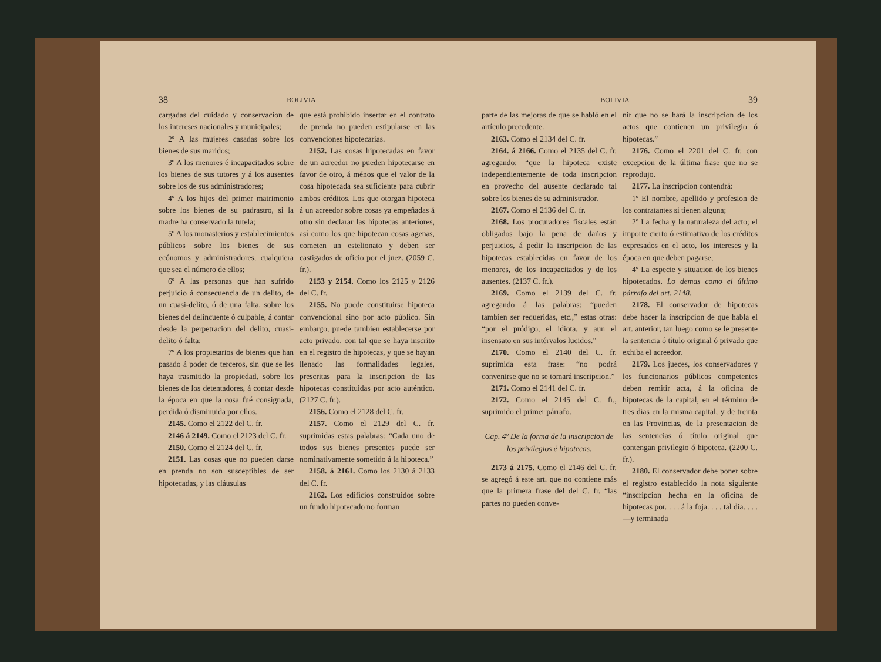38 BOLIVIA
cargadas del cuidado y conservacion de los intereses nacionales y municipales;
2º A las mujeres casadas sobre los bienes de sus maridos;
3º A los menores é incapacitados sobre los bienes de sus tutores y á los ausentes sobre los de sus administradores;
4º A los hijos del primer matrimonio sobre los bienes de su padrastro, si la madre ha conservado la tutela;
5º A los monasterios y establecimientos públicos sobre los bienes de sus ecónomos y administradores, cualquiera que sea el número de ellos;
6º A las personas que han sufrido perjuicio á consecuencia de un delito, de un cuasi-delito, ó de una falta, sobre los bienes del delincuente ó culpable, á contar desde la perpetracion del delito, cuasi-delito ó falta;
7º A los propietarios de bienes que han pasado á poder de terceros, sin que se les haya trasmitido la propiedad, sobre los bienes de los detentadores, á contar desde la época en que la cosa fué consignada, perdida ó disminuida por ellos.
2145. Como el 2122 del C. fr.
2146 á 2149. Como el 2123 del C. fr.
2150. Como el 2124 del C. fr.
2151. Las cosas que no pueden darse en prenda no son susceptibles de ser hipotecadas, y las cláusulas
que está prohibido insertar en el contrato de prenda no pueden estipularse en las convenciones hipotecarias.
2152. Las cosas hipotecadas en favor de un acreedor no pueden hipotecarse en favor de otro, á ménos que el valor de la cosa hipotecada sea suficiente para cubrir ambos créditos. Los que otorgan hipoteca á un acreedor sobre cosas ya empeñadas á otro sin declarar las hipotecas anteriores, así como los que hipotecan cosas agenas, cometen un estelionato y deben ser castigados de oficio por el juez. (2059 C. fr.).
2153 y 2154. Como los 2125 y 2126 del C. fr.
2155. No puede constituirse hipoteca convencional sino por acto público. Sin embargo, puede tambien establecerse por acto privado, con tal que se haya inscrito en el registro de hipotecas, y que se hayan llenado las formalidades legales, prescritas para la inscripcion de las hipotecas constituidas por acto auténtico. (2127 C. fr.).
2156. Como el 2128 del C. fr.
2157. Como el 2129 del C. fr. suprimidas estas palabras: “Cada uno de todos sus bienes presentes puede ser nominativamente sometido á la hipoteca.”
2158. á 2161. Como los 2130 á 2133 del C. fr.
2162. Los edificios construidos sobre un fundo hipotecado no forman
BOLIVIA 39
parte de las mejoras de que se habló en el artículo precedente.
2163. Como el 2134 del C. fr.
2164. á 2166. Como el 2135 del C. fr. agregando: “que la hipoteca existe independientemente de toda inscripcion en provecho del ausente declarado tal sobre los bienes de su administrador.
2167. Como el 2136 del C. fr.
2168. Los procuradores fiscales están obligados bajo la pena de daños y perjuicios, á pedir la inscripcion de las hipotecas establecidas en favor de los menores, de los incapacitados y de los ausentes. (2137 C. fr.).
2169. Como el 2139 del C. fr. agregando á las palabras: “pueden tambien ser requeridas, etc.,” estas otras: “por el pródigo, el idiota, y aun el insensato en sus intérvalos lucidos.”
2170. Como el 2140 del C. fr. suprimida esta frase: “no podrá convenirse que no se tomará inscripcion.”
2171. Como el 2141 del C. fr.
2172. Como el 2145 del C. fr., suprimido el primer párrafo.
Cap. 4º De la forma de la inscripcion de los privilegios é hipotecas.
2173 á 2175. Como el 2146 del C. fr. se agregó á este art. que no contiene más que la primera frase del del C. fr. “las partes no pueden conve-
nir que no se hará la inscripcion de los actos que contienen un privilegio ó hipotecas.”
2176. Como el 2201 del C. fr. con excepcion de la última frase que no se reprodujo.
2177. La inscripcion contendrá:
1º El nombre, apellido y profesion de los contratantes si tienen alguna;
2º La fecha y la naturaleza del acto; el importe cierto ó estimativo de los créditos expresados en el acto, los intereses y la época en que deben pagarse;
4º La especie y situacion de los bienes hipotecados. Lo demas como el último párrafo del art. 2148.
2178. El conservador de hipotecas debe hacer la inscripcion de que habla el art. anterior, tan luego como se le presente la sentencia ó título original ó privado que exhiba el acreedor.
2179. Los jueces, los conservadores y los funcionarios públicos competentes deben remitir acta, á la oficina de hipotecas de la capital, en el término de tres dias en la misma capital, y de treinta en las Provincias, de la presentacion de las sentencias ó título original que contengan privilegio ó hipoteca. (2200 C. fr.).
2180. El conservador debe poner sobre el registro establecido la nota siguiente “inscripcion hecha en la oficina de hipotecas por. . . . á la foja. . . . tal dia. . . .—y terminada